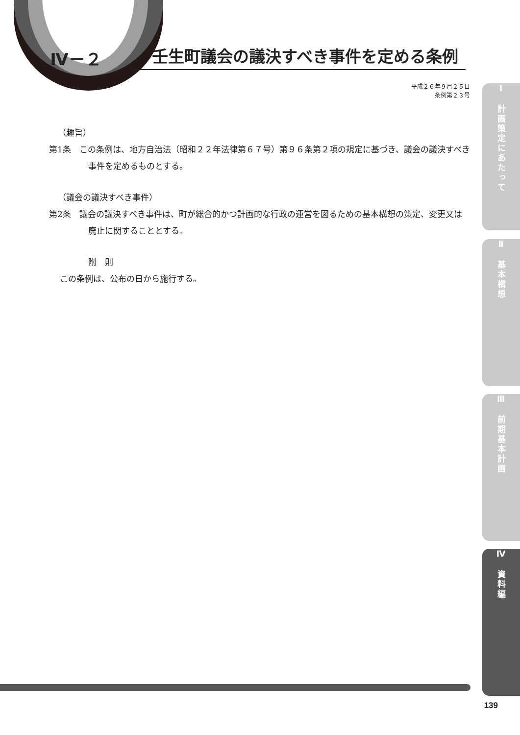Ⅳ－２
壬生町議会の議決すべき事件を定める条例
平成２６年９月２５日
条例第２３号
（趣旨）
第1条　この条例は、地方自治法（昭和２２年法律第６７号）第９６条第２項の規定に基づき、議会の議決すべき事件を定めるものとする。
（議会の議決すべき事件）
第2条　議会の議決すべき事件は、町が総合的かつ計画的な行政の運営を図るための基本構想の策定、変更又は廃止に関することとする。
附　則
この条例は、公布の日から施行する。
Ⅰ　計画策定にあたって
Ⅱ　基本構想
Ⅲ　前期基本計画
Ⅳ　資料編
139